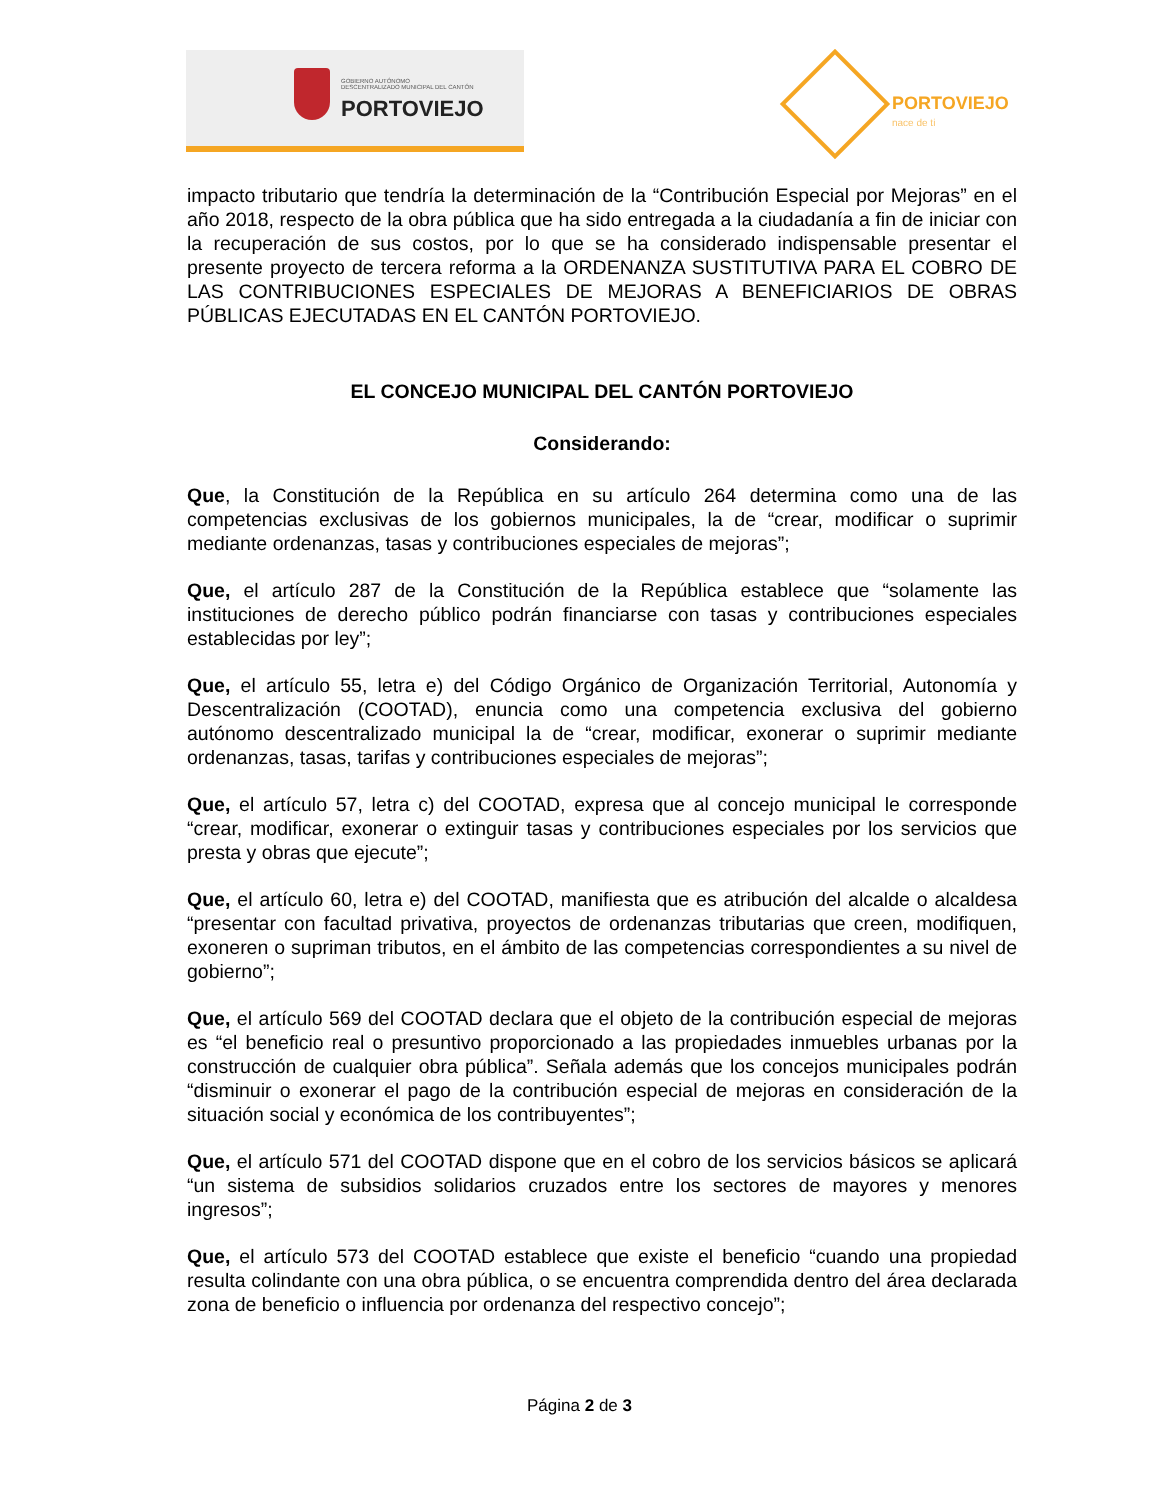GOBIERNO AUTÓNOMO
DESCENTRALIZADO MUNICIPAL DEL CANTÓN
PORTOVIEJO
PORTOVIEJO
nace de ti
impacto tributario que tendría la determinación de la “Contribución Especial por Mejoras” en el año 2018, respecto de la obra pública que ha sido entregada a la ciudadanía a fin de iniciar con la recuperación de sus costos, por lo que se ha considerado indispensable presentar el presente proyecto de tercera reforma a la ORDENANZA SUSTITUTIVA PARA EL COBRO DE LAS CONTRIBUCIONES ESPECIALES DE MEJORAS A BENEFICIARIOS DE OBRAS PÚBLICAS EJECUTADAS EN EL CANTÓN PORTOVIEJO.
EL CONCEJO MUNICIPAL DEL CANTÓN PORTOVIEJO
Considerando:
Que, la Constitución de la República en su artículo 264 determina como una de las competencias exclusivas de los gobiernos municipales, la de “crear, modificar o suprimir mediante ordenanzas, tasas y contribuciones especiales de mejoras”;
Que, el artículo 287 de la Constitución de la República establece que “solamente las instituciones de derecho público podrán financiarse con tasas y contribuciones especiales establecidas por ley”;
Que, el artículo 55, letra e) del Código Orgánico de Organización Territorial, Autonomía y Descentralización (COOTAD), enuncia como una competencia exclusiva del gobierno autónomo descentralizado municipal la de “crear, modificar, exonerar o suprimir mediante ordenanzas, tasas, tarifas y contribuciones especiales de mejoras”;
Que, el artículo 57, letra c) del COOTAD, expresa que al concejo municipal le corresponde “crear, modificar, exonerar o extinguir tasas y contribuciones especiales por los servicios que presta y obras que ejecute”;
Que, el artículo 60, letra e) del COOTAD, manifiesta que es atribución del alcalde o alcaldesa “presentar con facultad privativa, proyectos de ordenanzas tributarias que creen, modifiquen, exoneren o supriman tributos, en el ámbito de las competencias correspondientes a su nivel de gobierno”;
Que, el artículo 569 del COOTAD declara que el objeto de la contribución especial de mejoras es “el beneficio real o presuntivo proporcionado a las propiedades inmuebles urbanas por la construcción de cualquier obra pública”. Señala además que los concejos municipales podrán “disminuir o exonerar el pago de la contribución especial de mejoras en consideración de la situación social y económica de los contribuyentes”;
Que, el artículo 571 del COOTAD dispone que en el cobro de los servicios básicos se aplicará “un sistema de subsidios solidarios cruzados entre los sectores de mayores y menores ingresos”;
Que, el artículo 573 del COOTAD establece que existe el beneficio “cuando una propiedad resulta colindante con una obra pública, o se encuentra comprendida dentro del área declarada zona de beneficio o influencia por ordenanza del respectivo concejo”;
Página 2 de 3